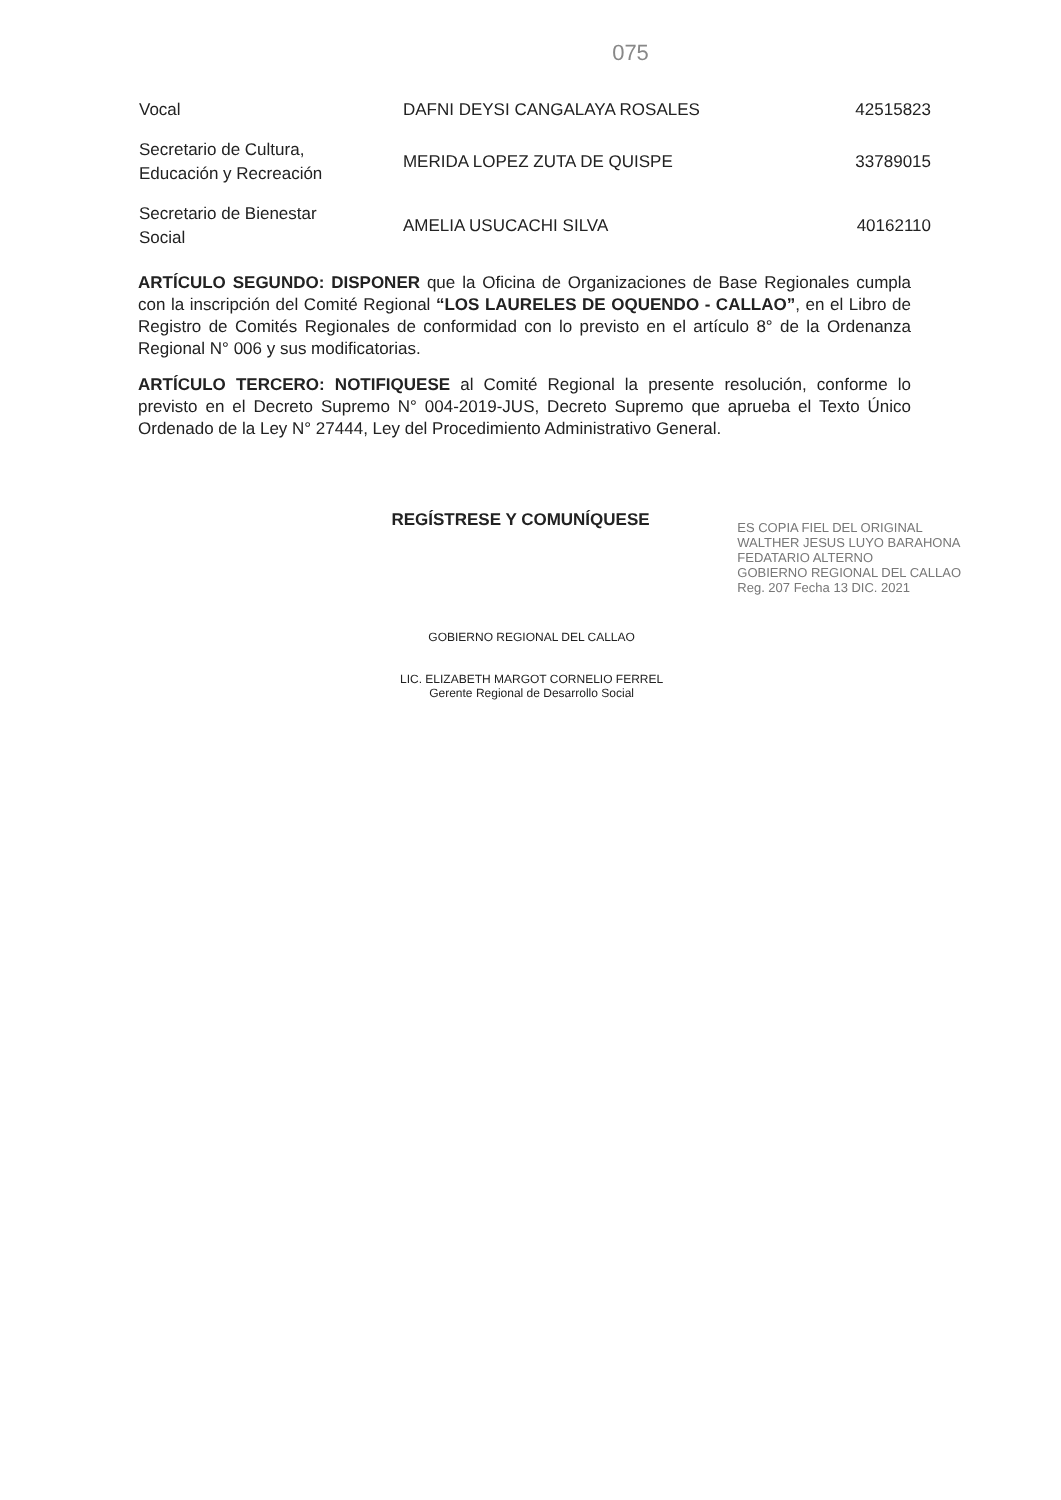075
| Vocal | DAFNI DEYSI CANGALAYA ROSALES | 42515823 |
| Secretario de Cultura, Educación y Recreación | MERIDA LOPEZ ZUTA DE QUISPE | 33789015 |
| Secretario de Bienestar Social | AMELIA USUCACHI SILVA | 40162110 |
ARTÍCULO SEGUNDO: DISPONER que la Oficina de Organizaciones de Base Regionales cumpla con la inscripción del Comité Regional “LOS LAURELES DE OQUENDO - CALLAO”, en el Libro de Registro de Comités Regionales de conformidad con lo previsto en el artículo 8° de la Ordenanza Regional N° 006 y sus modificatorias.
ARTÍCULO TERCERO: NOTIFIQUESE al Comité Regional la presente resolución, conforme lo previsto en el Decreto Supremo N° 004-2019-JUS, Decreto Supremo que aprueba el Texto Único Ordenado de la Ley N° 27444, Ley del Procedimiento Administrativo General.
REGÍSTRESE Y COMUNÍQUESE
GOBIERNO REGIONAL DEL CALLAO
LIC. ELIZABETH MARGOT CORNELIO FERREL
Gerente Regional de Desarrollo Social
ES COPIA FIEL DEL ORIGINAL
WALTHER JESUS LUYO BARAHONA
FEDATARIO ALTERNO
GOBIERNO REGIONAL DEL CALLAO
Reg. 207 Fecha 13 DIC. 2021